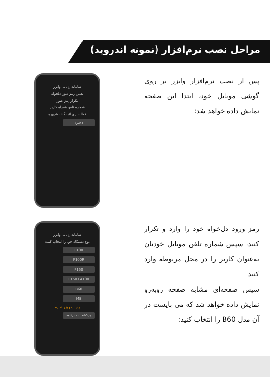مراحل نصب نرم‌افزار (نمونه اندروید)
پس از نصب نرم‌افزار وایزر بر روی گوشی موبایل خود، ابتدا این صفحه نمایش داده خواهد شد:
سامانه ردیابی وایزر
تعیین رمز عبور دلخواه
تکرار رمز عبور
شماره تلفن همراه کاربر
فعالسازی اثرانگشت/چهره
ذخیره
رمز ورود دل‌خواه خود را وارد و تکرار کنید، سپس شماره تلفن موبایل خودتان به‌عنوان کاربر را در محل مربوطه وارد کنید.
سپس صفحه‌ای مشابه صفحه روبه‌رو نمایش داده خواهد شد که می بایست در آن مدل B60 را انتخاب کنید:
سامانه ردیابی وایزر
نوع دستگاه خود را انتخاب کنید:
F100
F100R
F150
F150+A100
B60
M8
ردیاب وایزر ندارم
بازگشت به برنامه